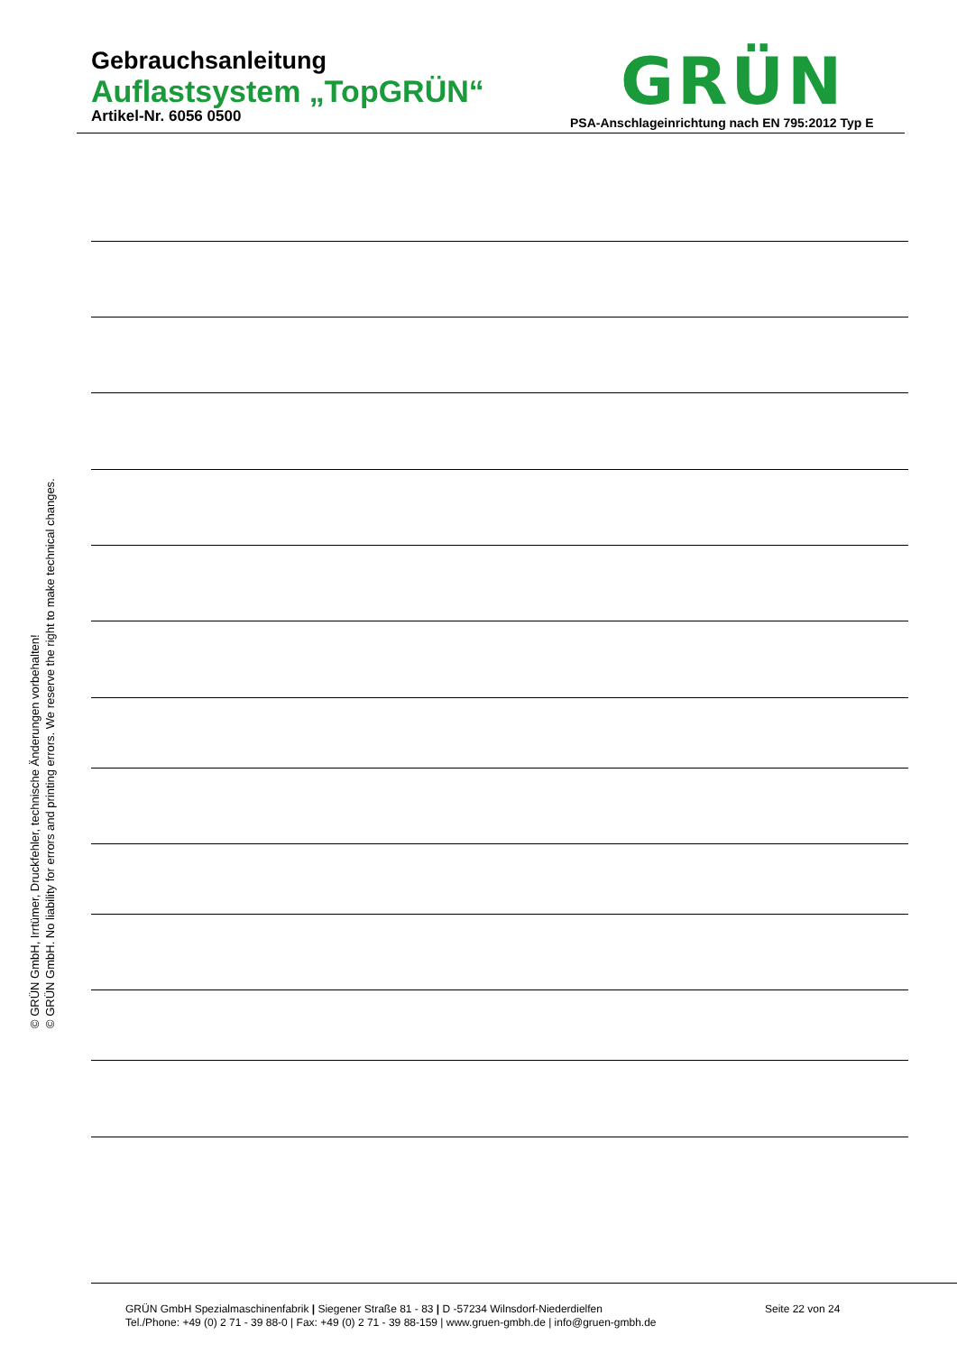Gebrauchsanleitung
Auflastsystem „TopGRÜN“
Artikel-Nr. 6056 0500
GRÜN
PSA-Anschlageinrichtung nach EN 795:2012 Typ E
© GRÜN GmbH, Irrtümer, Druckfehler, technische Änderungen vorbehalten!
© GRÜN GmbH. No liability for errors and printing errors. We reserve the right to make technical changes.
GRÜN GmbH Spezialmaschinenfabrik | Siegener Straße 81 - 83 | D -57234 Wilnsdorf-Niederdielfen
Tel./Phone: +49 (0) 2 71 - 39 88-0 | Fax: +49 (0) 2 71 - 39 88-159 | www.gruen-gmbh.de | info@gruen-gmbh.de
Seite 22 von 24